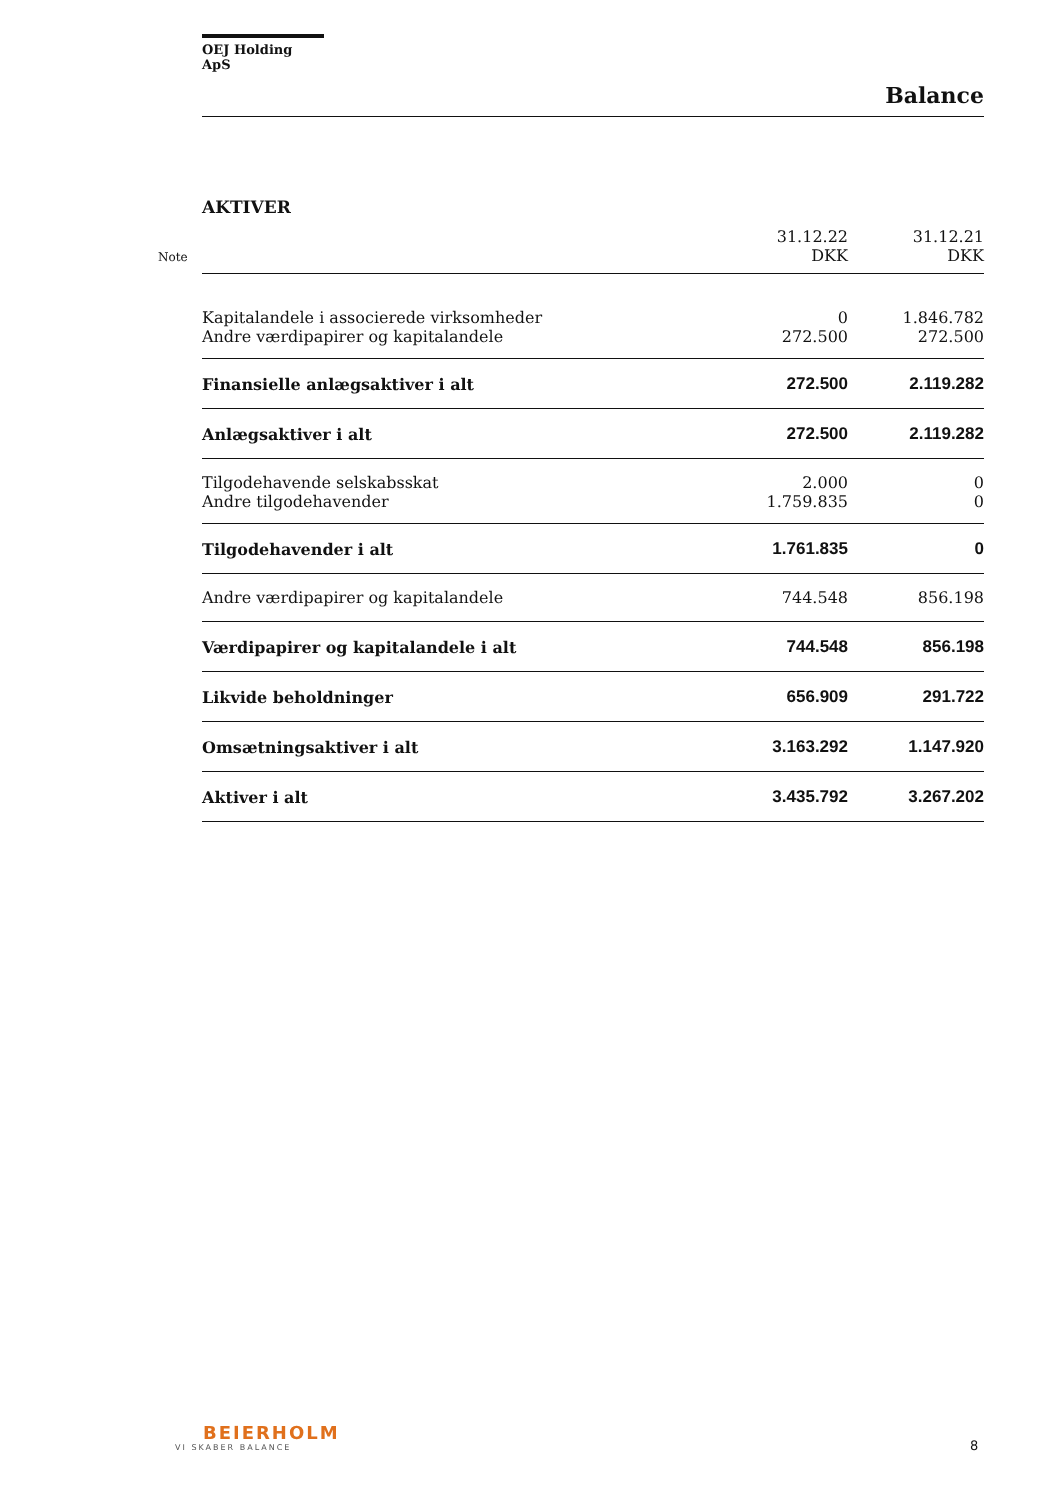Note
OEJ Holding ApS
Balance
AKTIVER
| | 31.12.22 DKK | 31.12.21 DKK |
| Kapitalandele i associerede virksomheder | 0 | 1.846.782 |
| Andre værdipapirer og kapitalandele | 272.500 | 272.500 |
| Finansielle anlægsaktiver i alt | 272.500 | 2.119.282 |
| Anlægsaktiver i alt | 272.500 | 2.119.282 |
| Tilgodehavende selskabsskat | 2.000 | 0 |
| Andre tilgodehavender | 1.759.835 | 0 |
| Tilgodehavender i alt | 1.761.835 | 0 |
| Andre værdipapirer og kapitalandele | 744.548 | 856.198 |
| Værdipapirer og kapitalandele i alt | 744.548 | 856.198 |
| Likvide beholdninger | 656.909 | 291.722 |
| Omsætningsaktiver i alt | 3.163.292 | 1.147.920 |
| Aktiver i alt | 3.435.792 | 3.267.202 |
BEIERHOLM
VI SKABER BALANCE
8